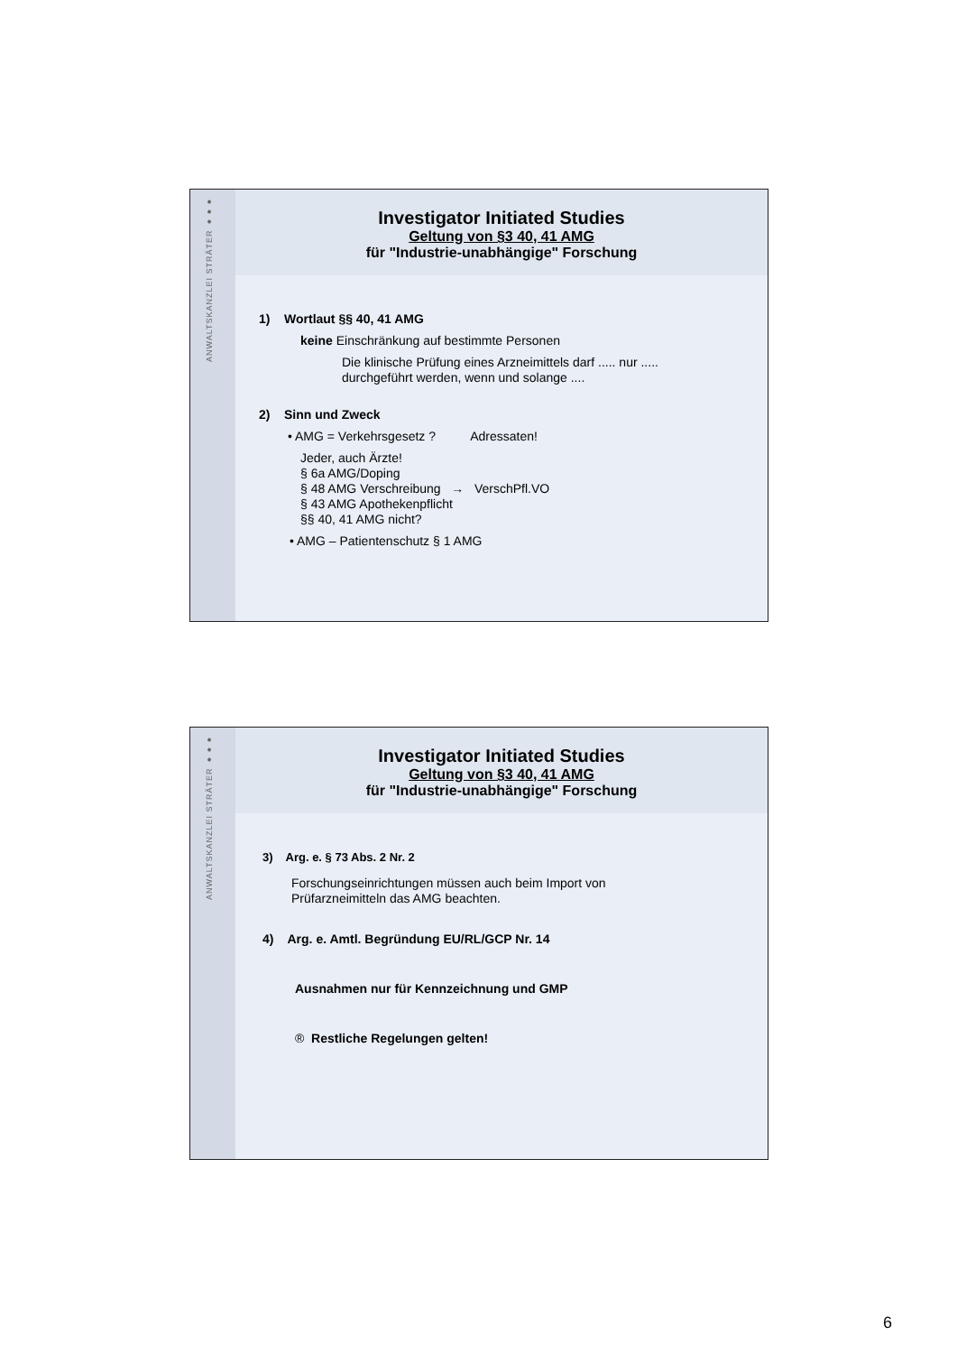ANWALTSKANZLEI STRÄTER ●●●
Investigator Initiated Studies
Geltung von §3 40, 41 AMG
für "Industrie-unabhängige" Forschung
1) Wortlaut §§ 40, 41 AMG
keine Einschränkung auf bestimmte Personen
Die klinische Prüfung eines Arzneimittels darf ..... nur .....
durchgeführt werden, wenn und solange ....
2) Sinn und Zweck
• AMG = Verkehrsgesetz ? Adressaten!
Jeder, auch Ärzte!
§ 6a AMG/Doping
§ 48 AMG Verschreibung → VerschPfl.VO
§ 43 AMG Apothekenpflicht
§§ 40, 41 AMG nicht?
• AMG – Patientenschutz § 1 AMG
ANWALTSKANZLEI STRÄTER ●●●
Investigator Initiated Studies
Geltung von §3 40, 41 AMG
für "Industrie-unabhängige" Forschung
3) Arg. e. § 73 Abs. 2 Nr. 2
Forschungseinrichtungen müssen auch beim Import von
Prüfarzneimitteln das AMG beachten.
4) Arg. e. Amtl. Begründung EU/RL/GCP Nr. 14
Ausnahmen nur für Kennzeichnung und GMP
® Restliche Regelungen gelten!
6